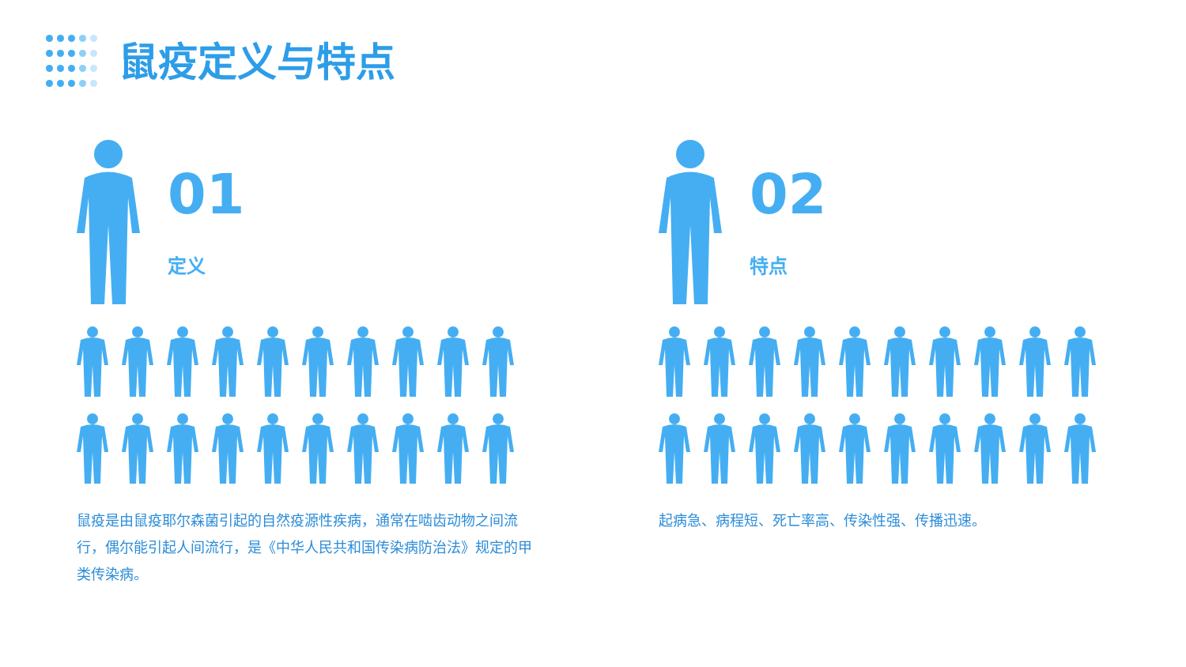鼠疫定义与特点
01
定义
鼠疫是由鼠疫耶尔森菌引起的自然疫源性疾病，通常在啮齿动物之间流行，偶尔能引起人间流行，是《中华人民共和国传染病防治法》规定的甲类传染病。
02
特点
起病急、病程短、死亡率高、传染性强、传播迅速。